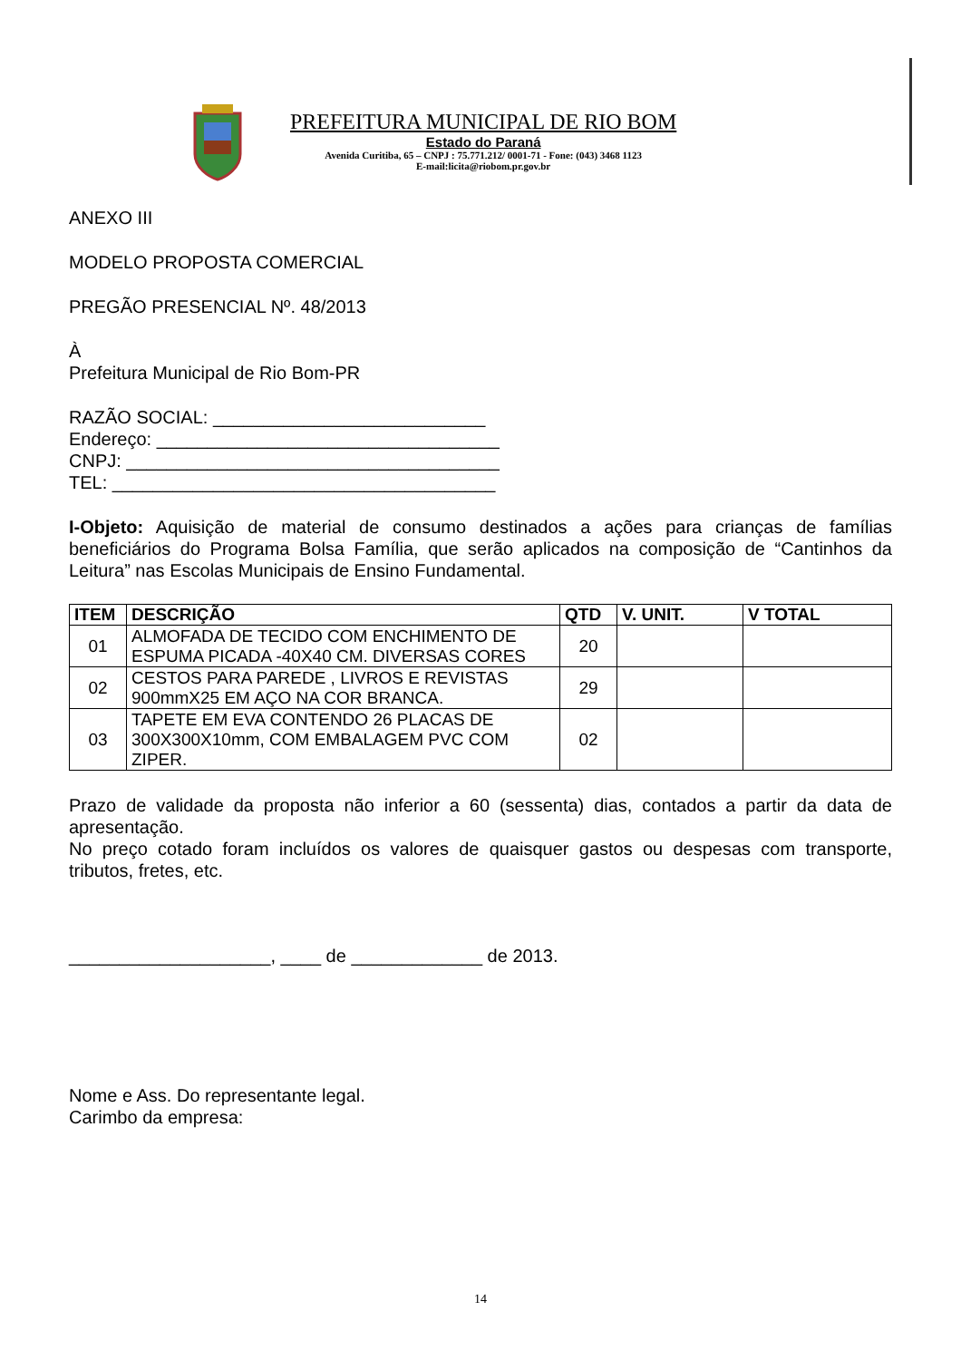PREFEITURA MUNICIPAL DE RIO BOM
Estado do Paraná
Avenida Curitiba, 65 – CNPJ : 75.771.212/ 0001-71 - Fone: (043) 3468 1123
E-mail:licita@riobom.pr.gov.br
ANEXO III
MODELO PROPOSTA COMERCIAL
PREGÃO PRESENCIAL Nº. 48/2013
À
Prefeitura Municipal de Rio Bom-PR
RAZÃO SOCIAL: ___________________________
Endereço: __________________________________
CNPJ: _____________________________________
TEL: ______________________________________
I-Objeto: Aquisição de material de consumo destinados a ações para crianças de famílias beneficiários do Programa Bolsa Família, que serão aplicados na composição de “Cantinhos da Leitura” nas Escolas Municipais de Ensino Fundamental.
| ITEM | DESCRIÇÃO | QTD | V. UNIT. | V TOTAL |
| --- | --- | --- | --- | --- |
| 01 | ALMOFADA DE TECIDO COM ENCHIMENTO DE ESPUMA PICADA -40X40 CM. DIVERSAS CORES | 20 | | |
| 02 | CESTOS PARA PAREDE , LIVROS E REVISTAS 900mmX25 EM AÇO NA COR BRANCA. | 29 | | |
| 03 | TAPETE EM EVA CONTENDO 26 PLACAS DE 300X300X10mm, COM EMBALAGEM PVC COM ZIPER. | 02 | | |
Prazo de validade da proposta não inferior a 60 (sessenta) dias, contados a partir da data de apresentação.
No preço cotado foram incluídos os valores de quaisquer gastos ou despesas com transporte, tributos, fretes, etc.
____________________, ____ de _____________ de 2013.
Nome e Ass. Do representante legal.
Carimbo da empresa:
14